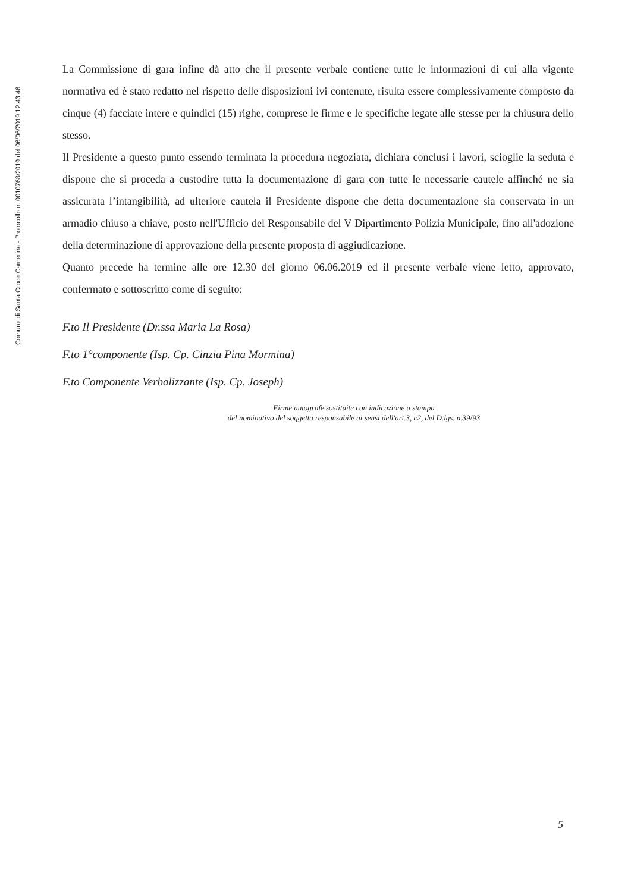Comune di Santa Croce Camerina - Protocollo n. 0010768/2019 del 06/06/2019 12.43.46
La Commissione di gara infine dà atto che il presente verbale contiene tutte le informazioni di cui alla vigente normativa ed è stato redatto nel rispetto delle disposizioni ivi contenute, risulta essere complessivamente composto da cinque (4) facciate intere e quindici (15) righe, comprese le firme e le specifiche legate alle stesse per la chiusura dello stesso.
Il Presidente a questo punto essendo terminata la procedura negoziata, dichiara conclusi i lavori, scioglie la seduta e dispone che si proceda a custodire tutta la documentazione di gara con tutte le necessarie cautele affinché ne sia assicurata l’intangibilità, ad ulteriore cautela il Presidente dispone che detta documentazione sia conservata in un armadio chiuso a chiave, posto nell'Ufficio del Responsabile del V Dipartimento Polizia Municipale, fino all'adozione della determinazione di approvazione della presente proposta di aggiudicazione.
Quanto precede ha termine alle ore 12.30 del giorno 06.06.2019 ed il presente verbale viene letto, approvato, confermato e sottoscritto come di seguito:
F.to Il Presidente (Dr.ssa Maria La Rosa)
F.to 1°componente (Isp. Cp. Cinzia Pina Mormina)
F.to Componente Verbalizzante (Isp. Cp. Joseph)
Firme autografe sostituite con indicazione a stampa
del nominativo del soggetto responsabile ai sensi dell'art.3, c2, del D.lgs. n.39/93
5